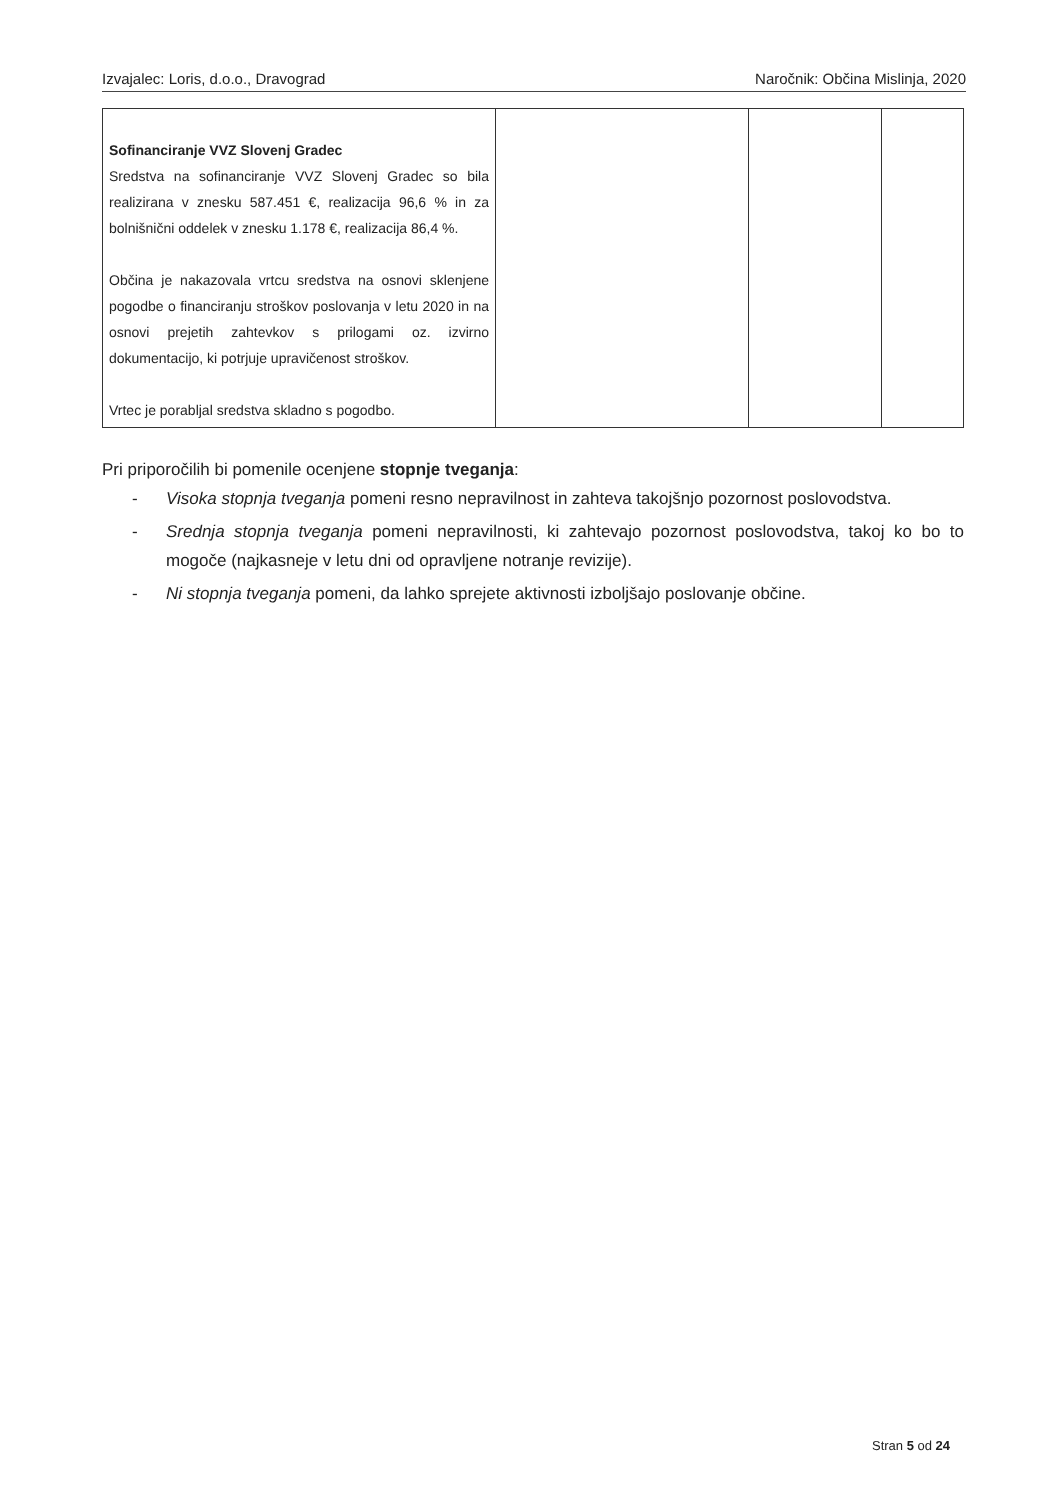Izvajalec: Loris, d.o.o., Dravograd Naročnik: Občina Mislinja, 2020
| Sofinanciranje VVZ Slovenj Gradec Sredstva na sofinanciranje VVZ Slovenj Gradec so bila realizirana v znesku 587.451 €, realizacija 96,6 % in za bolnišnični oddelek v znesku 1.178 €, realizacija 86,4 %. Občina je nakazovala vrtcu sredstva na osnovi sklenjene pogodbe o financiranju stroškov poslovanja v letu 2020 in na osnovi prejetih zahtevkov s prilogami oz. izvirno dokumentacijo, ki potrjuje upravičenost stroškov. Vrtec je porabljal sredstva skladno s pogodbo. | | | |
Pri priporočilih bi pomenile ocenjene stopnje tveganja:
- Visoka stopnja tveganja pomeni resno nepravilnost in zahteva takojšnjo pozornost poslovodstva.
- Srednja stopnja tveganja pomeni nepravilnosti, ki zahtevajo pozornost poslovodstva, takoj ko bo to mogoče (najkasneje v letu dni od opravljene notranje revizije).
- Ni stopnja tveganja pomeni, da lahko sprejete aktivnosti izboljšajo poslovanje občine.
Stran 5 od 24